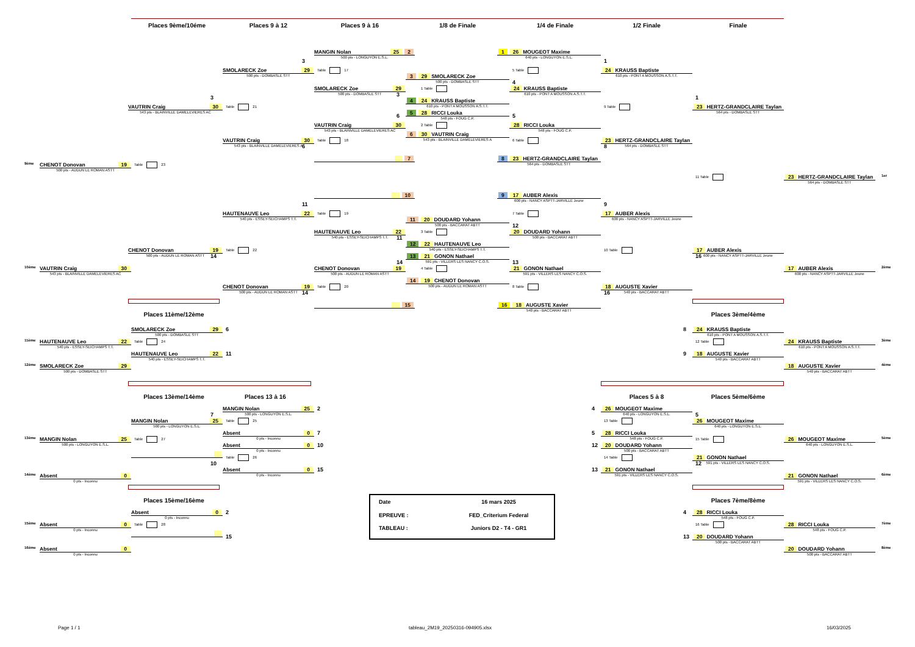Places 9ème/10éme
Places 9 à 12
Places 9 à 16
1/8 de Finale
1/4 de Finale
1/2 Finale
Finale
MANGIN Nolan 25 2
500 pts - LONGUYON E.S.L.
1 26 MOUGEOT Maxime
640 pts - LONGUYON E.S.L.
3
1
SMOLARECK Zoe 29
500 pts - DOMBASLE STT
Table 17
5 Table
24 KRAUSS Baptiste
610 pts - PONT A MOUSSON A.S.T.T.
3 29 SMOLARECK Zoe
500 pts - DOMBASLE STT
4
SMOLARECK Zoe 29
500 pts - DOMBASLE STT
3
1 Table
24 KRAUSS Baptiste
610 pts - PONT A MOUSSON A.S.T.T.
3
1
4 24 KRAUSS Baptiste
610 pts - PONT A MOUSSON A.S.T.T.
VAUTRIN Craig 30
543 pts - BLAINVILLE DAMELEVIERES AC
Table 21
9 Table
23 HERTZ-GRANDCLAIRE Taylan
564 pts - DOMBASLE STT
5 28 RICCI Louka
548 pts - FOUG C.P.
6
5
VAUTRIN Craig 30
543 pts - BLAINVILLE DAMELEVIERES AC
2 Table
28 RICCI Louka
548 pts - FOUG C.P.
6 30 VAUTRIN Craig
543 pts - BLAINVILLE DAMELEVIERES A
VAUTRIN Craig 30
543 pts - BLAINVILLE DAMELEVIERES A
6
Table 18
6 Table
23 HERTZ-GRANDCLAIRE Taylan
564 pts - DOMBASLE STT
8
7
8 23 HERTZ-GRANDCLAIRE Taylan
564 pts - DOMBASLE STT
9ème
CHENOT Donovan 19
500 pts - AUDUN LE ROMAN ASTT
Table 23
11 Table
23 HERTZ-GRANDCLAIRE Taylan
564 pts - DOMBASLE STT
1er
10
9 17 AUBER Alexis
600 pts - NANCY ASPTT-JARVILLE Jeune
11
9
HAUTENAUVE Leo 22
540 pts - ESSEY-SEICHAMPS T.T.
Table 19
7 Table
17 AUBER Alexis
600 pts - NANCY ASPTT-JARVILLE Jeune
11 20 DOUDARD Yohann
500 pts - BACCARAT ABTT
12
HAUTENAUVE Leo 22
540 pts - ESSEY-SEICHAMPS T.T.
11
3 Table
20 DOUDARD Yohann
500 pts - BACCARAT ABTT
12 22 HAUTENAUVE Leo
540 pts - ESSEY-SEICHAMPS T.T.
CHENOT Donovan 19
500 pts - AUDUN LE ROMAN ASTT
14
Table 22
10 Table
17 AUBER Alexis
600 pts - NANCY ASPTT-JARVILLE Jeune
16
13 21 GONON Nathael
591 pts - VILLERS LES NANCY C.O.S.
14
13
10ème
VAUTRIN Craig 30
543 pts - BLAINVILLE DAMELEVIERES AC
CHENOT Donovan 19
500 pts - AUDUN LE ROMAN ASTT
4 Table
21 GONON Nathael
591 pts - VILLERS LES NANCY C.O.S.
17 AUBER Alexis
600 pts - NANCY ASPTT-JARVILLE Jeune
2ème
14 19 CHENOT Donovan
500 pts - AUDUN LE ROMAN ASTT
CHENOT Donovan 19
500 pts - AUDUN LE ROMAN ASTT
14
Table 20
8 Table
18 AUGUSTE Xavier
540 pts - BACCARAT ABTT
16
15
16 18 AUGUSTE Xavier
540 pts - BACCARAT ABTT
Places 11ème/12ème
Places 3ème/4ème
SMOLARECK Zoe 29
500 pts - DOMBASLE STT
6
8
24 KRAUSS Baptiste
610 pts - PONT A MOUSSON A.S.T.T.
11ème
HAUTENAUVE Leo 22
540 pts - ESSEY-SEICHAMPS T.T.
Table 24
12 Table
24 KRAUSS Baptiste
610 pts - PONT A MOUSSON A.S.T.T.
3ème
HAUTENAUVE Leo 22
540 pts - ESSEY-SEICHAMPS T.T.
11
9
18 AUGUSTE Xavier
540 pts - BACCARAT ABTT
12ème
SMOLARECK Zoe 29
500 pts - DOMBASLE STT
18 AUGUSTE Xavier
540 pts - BACCARAT ABTT
4ème
Places 13ème/14ème
Places 13 à 16
Places 5 à 8
Places 5ème/6ème
MANGIN Nolan 25
500 pts - LONGUYON E.S.L.
2
4
26 MOUGEOT Maxime
640 pts - LONGUYON E.S.L.
7
5
MANGIN Nolan 25
500 pts - LONGUYON E.S.L.
Table 25
13 Table
26 MOUGEOT Maxime
640 pts - LONGUYON E.S.L.
Absent 0
0 pts - Inconnu
7
5
28 RICCI Louka
548 pts - FOUG C.P.
13ème
MANGIN Nolan 25
500 pts - LONGUYON E.S.L.
Table 27
15 Table
26 MOUGEOT Maxime
640 pts - LONGUYON E.S.L.
5ème
Absent 0
0 pts - Inconnu
10
12
20 DOUDARD Yohann
500 pts - BACCARAT ABTT
Table 26
14 Table
21 GONON Nathael
591 pts - VILLERS LES NANCY C.O.S.
10
12
Absent 0
0 pts - Inconnu
15
13
21 GONON Nathael
591 pts - VILLERS LES NANCY C.O.S.
14ème
Absent 0
0 pts - Inconnu
21 GONON Nathael
591 pts - VILLERS LES NANCY C.O.S.
6ème
Date
16 mars 2025
EPREUVE :
FED_Criterium Federal
TABLEAU :
Juniors D2 - T4 - GR1
Places 15ème/16ème
Places 7ème/8ème
Absent 0
0 pts - Inconnu
2
4
28 RICCI Louka
548 pts - FOUG C.P.
15ème
Absent 0
0 pts - Inconnu
Table 28
16 Table
28 RICCI Louka
548 pts - FOUG C.P.
7ème
15
13
20 DOUDARD Yohann
500 pts - BACCARAT ABTT
16ème
Absent 0
0 pts - Inconnu
20 DOUDARD Yohann
500 pts - BACCARAT ABTT
8ème
Page 1 / 1
tableau_2M19_20250316-094905.xlsx
16/03/2025